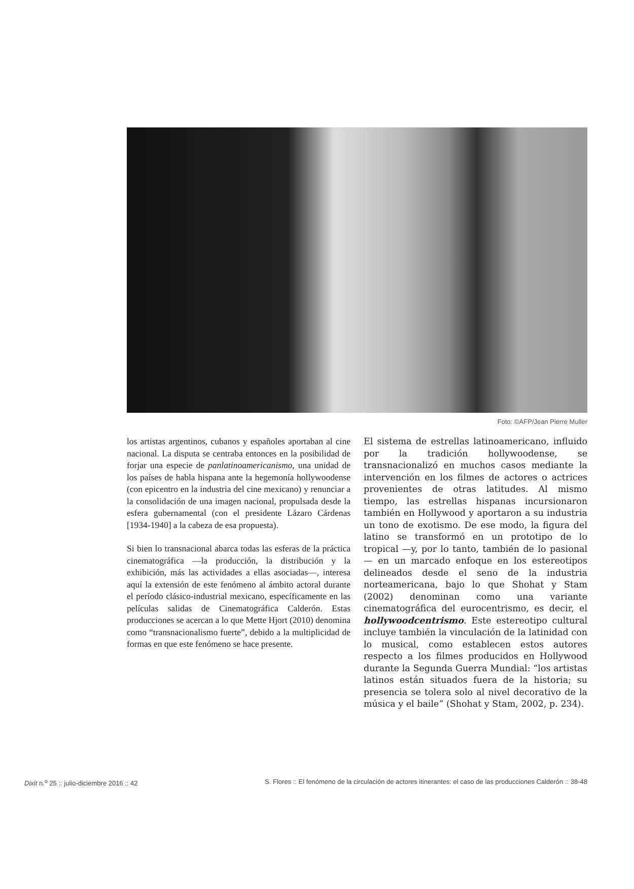Foto: ©AFP/Jean Pierre Muller
los artistas argentinos, cubanos y españoles aportaban al cine nacional. La disputa se centraba entonces en la posibilidad de forjar una especie de panlatinoamerica­nismo, una unidad de los países de habla hispana ante la hegemonía hollywoodense (con epicentro en la industria del cine mexicano) y renunciar a la consolidación de una imagen nacional, propulsada desde la esfera guberna­mental (con el presidente Lázaro Cárdenas [1934-1940] a la cabeza de esa propuesta).
Si bien lo transnacional abarca todas las esferas de la práctica cinematográfica —la producción, la distribución y la exhibición, más las actividades a ellas asociadas—, interesa aquí la extensión de este fenómeno al ámbito actoral durante el período clásico-industrial mexicano, específicamente en las películas salidas de Cinemato­gráfica Calderón. Estas producciones se acercan a lo que Mette Hjort (2010) denomina como “transnacionalismo fuerte”, debido a la multiplicidad de formas en que este fenómeno se hace presente.
El sistema de estrellas latinoamericano, influido por la tradición hollywoodense, se transnacionalizó en muchos casos mediante la intervención en los filmes de actores o actrices provenientes de otras latitudes. Al mismo tiempo, las estrellas hispanas incursionaron también en Hollywood y aportaron a su industria un tono de exotismo. De ese modo, la figura del latino se transformó en un prototipo de lo tropical —y, por lo tanto, también de lo pasional— en un marcado enfo­que en los estereotipos delineados desde el seno de la industria norteamericana, bajo lo que Shohat y Stam (2002) denominan como una variante cinematográfica del eurocentrismo, es decir, el hollywoodcentrismo. Este estereotipo cultural incluye también la vincu­lación de la latinidad con lo musical, como estable­cen estos autores respecto a los filmes producidos en Hollywood durante la Segunda Guerra Mundial: “los artistas latinos están situados fuera de la historia; su presencia se tolera solo al nivel decorativo de la música y el baile” (Shohat y Stam, 2002, p. 234).
Dixit n.<sup>o</sup> 25 :: julio-diciembre 2016 :: 42 S. Flores :: El fenómeno de la circulación de actores itinerantes: el caso de las producciones Calderón :: 38-48